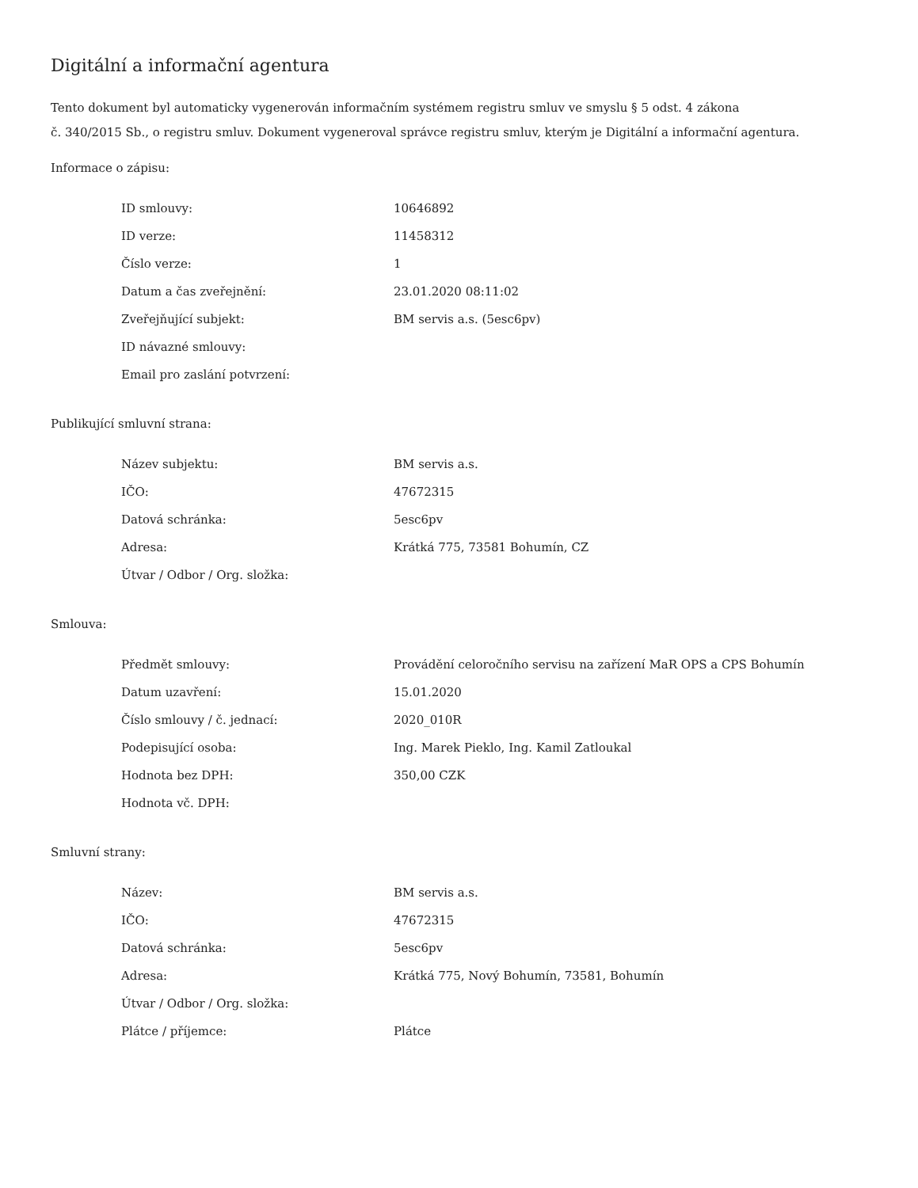Digitální a informační agentura
Tento dokument byl automaticky vygenerován informačním systémem registru smluv ve smyslu § 5 odst. 4 zákona
č. 340/2015 Sb., o registru smluv. Dokument vygeneroval správce registru smluv, kterým je Digitální a informační agentura.
Informace o zápisu:
| ID smlouvy: | 10646892 |
| ID verze: | 11458312 |
| Číslo verze: | 1 |
| Datum a čas zveřejnění: | 23.01.2020 08:11:02 |
| Zveřejňující subjekt: | BM servis a.s. (5esc6pv) |
| ID návazné smlouvy: | |
| Email pro zaslání potvrzení: | |
Publikující smluvní strana:
| Název subjektu: | BM servis a.s. |
| IČO: | 47672315 |
| Datová schránka: | 5esc6pv |
| Adresa: | Krátká 775, 73581 Bohumín, CZ |
| Útvar / Odbor / Org. složka: | |
Smlouva:
| Předmět smlouvy: | Provádění celoročního servisu na zařízení MaR OPS a CPS Bohumín |
| Datum uzavření: | 15.01.2020 |
| Číslo smlouvy / č. jednací: | 2020_010R |
| Podepisující osoba: | Ing. Marek Pieklo, Ing. Kamil Zatloukal |
| Hodnota bez DPH: | 350,00 CZK |
| Hodnota vč. DPH: | |
Smluvní strany:
| Název: | BM servis a.s. |
| IČO: | 47672315 |
| Datová schránka: | 5esc6pv |
| Adresa: | Krátká 775, Nový Bohumín, 73581, Bohumín |
| Útvar / Odbor / Org. složka: | |
| Plátce / příjemce: | Plátce |